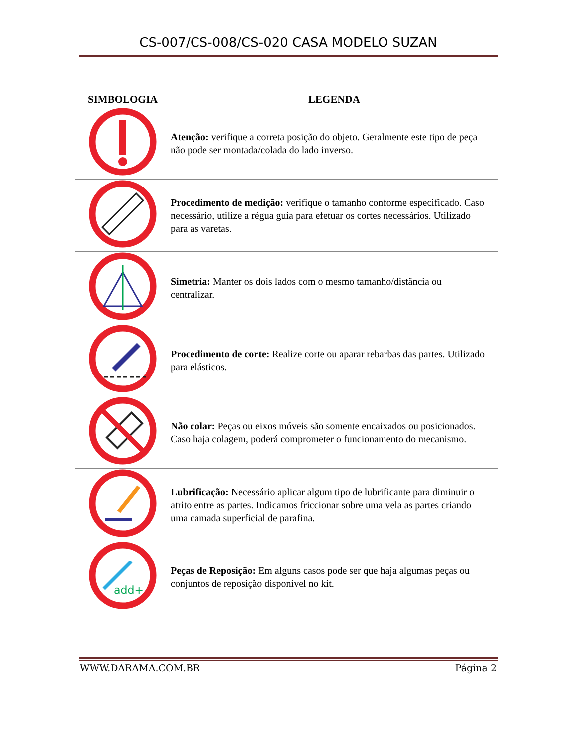CS-007/CS-008/CS-020 CASA MODELO SUZAN
| SIMBOLOGIA | LEGENDA |
| --- | --- |
| | Atenção: verifique a correta posição do objeto. Geralmente este tipo de peça não pode ser montada/colada do lado inverso. |
| | Procedimento de medição: verifique o tamanho conforme especificado. Caso necessário, utilize a régua guia para efetuar os cortes necessários. Utilizado para as varetas. |
| | Simetria: Manter os dois lados com o mesmo tamanho/distância ou centralizar. |
| | Procedimento de corte: Realize corte ou aparar rebarbas das partes. Utilizado para elásticos. |
| | Não colar: Peças ou eixos móveis são somente encaixados ou posicionados. Caso haja colagem, poderá comprometer o funcionamento do mecanismo. |
| | Lubrificação: Necessário aplicar algum tipo de lubrificante para diminuir o atrito entre as partes. Indicamos friccionar sobre uma vela as partes criando uma camada superficial de parafina. |
| add+ | Peças de Reposição: Em alguns casos pode ser que haja algumas peças ou conjuntos de reposição disponível no kit. |
WWW.DARAMA.COM.BR Página 2